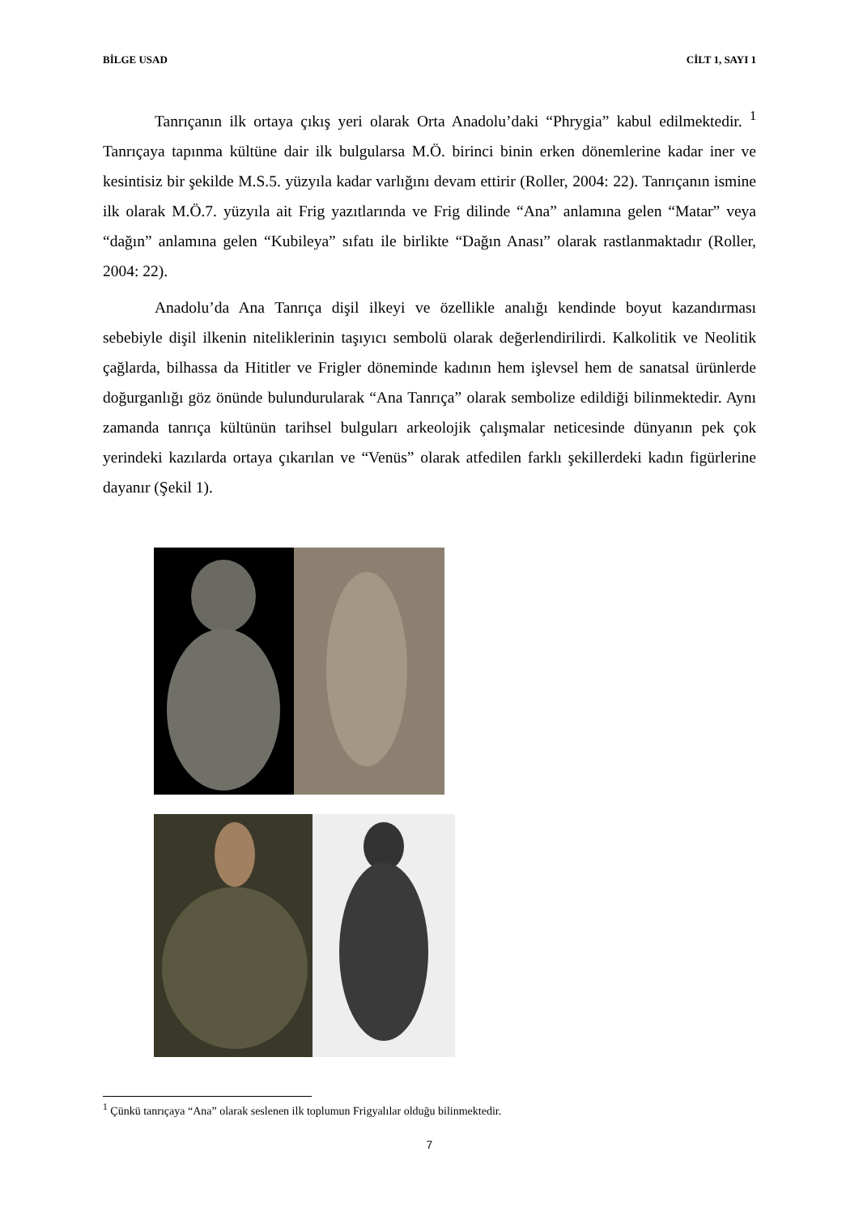BİLGE USAD CİLT 1, SAYI 1
Tanrıçanın ilk ortaya çıkış yeri olarak Orta Anadolu’daki “Phrygia” kabul edilmektedir. <sup>1</sup> Tanrıçaya tapınma kültüne dair ilk bulgularsa M.Ö. birinci binin erken dönemlerine kadar iner ve kesintisiz bir şekilde M.S.5. yüzyıla kadar varlığını devam ettirir (Roller, 2004: 22). Tanrıçanın ismine ilk olarak M.Ö.7. yüzyıla ait Frig yazıtlarında ve Frig dilinde “Ana” anlamına gelen “Matar” veya “dağın” anlamına gelen “Kubileya” sıfatı ile birlikte “Dağın Anası” olarak rastlanmaktadır (Roller, 2004: 22).
Anadolu’da Ana Tanrıça dişil ilkeyi ve özellikle analığı kendinde boyut kazandırması sebebiyle dişil ilkenin niteliklerinin taşıyıcı sembolü olarak değerlendirilirdi. Kalkolitik ve Neolitik çağlarda, bilhassa da Hititler ve Frigler döneminde kadının hem işlevsel hem de sanatsal ürünlerde doğurganlığı göz önünde bulundurularak “Ana Tanrıça” olarak sembolize edildiği bilinmektedir. Aynı zamanda tanrıça kültünün tarihsel bulguları arkeolojik çalışmalar neticesinde dünyanın pek çok yerindeki kazılarda ortaya çıkarılan ve “Venüs” olarak atfedilen farklı şekillerdeki kadın figürlerine dayanır (Şekil 1).
<sup>1</sup> Çünkü tanrıçaya “Ana” olarak seslenen ilk toplumun Frigyalılar olduğu bilinmektedir.
7